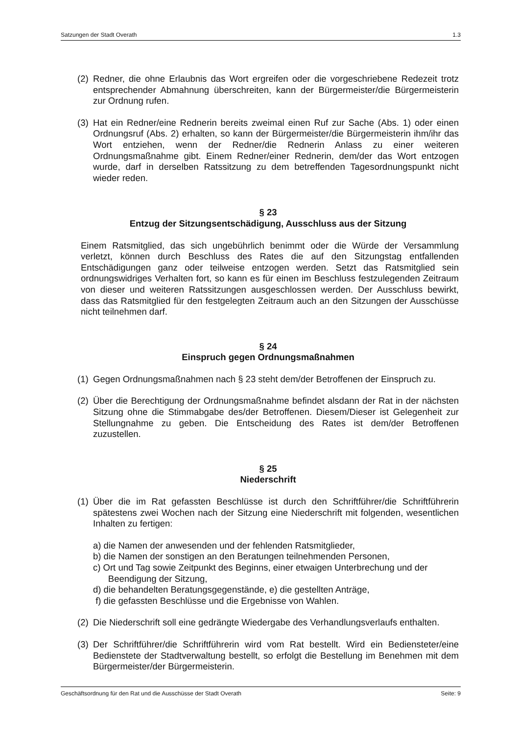Satzungen der Stadt Overath 1.3
(2) Redner, die ohne Erlaubnis das Wort ergreifen oder die vorgeschriebene Redezeit trotz entsprechender Abmahnung überschreiten, kann der Bürgermeister/die Bürgermeisterin zur Ordnung rufen.
(3) Hat ein Redner/eine Rednerin bereits zweimal einen Ruf zur Sache (Abs. 1) oder einen Ordnungsruf (Abs. 2) erhalten, so kann der Bürgermeister/die Bürgermeisterin ihm/ihr das Wort entziehen, wenn der Redner/die Rednerin Anlass zu einer weiteren Ordnungsmaßnahme gibt. Einem Redner/einer Rednerin, dem/der das Wort entzogen wurde, darf in derselben Ratssitzung zu dem betreffenden Tagesordnungspunkt nicht wieder reden.
§ 23
Entzug der Sitzungsentschädigung, Ausschluss aus der Sitzung
Einem Ratsmitglied, das sich ungebührlich benimmt oder die Würde der Versammlung verletzt, können durch Beschluss des Rates die auf den Sitzungstag entfallenden Entschädigungen ganz oder teilweise entzogen werden. Setzt das Ratsmitglied sein ordnungswidriges Verhalten fort, so kann es für einen im Beschluss festzulegenden Zeitraum von dieser und weiteren Ratssitzungen ausgeschlossen werden. Der Ausschluss bewirkt, dass das Ratsmitglied für den festgelegten Zeitraum auch an den Sitzungen der Ausschüsse nicht teilnehmen darf.
§ 24
Einspruch gegen Ordnungsmaßnahmen
(1) Gegen Ordnungsmaßnahmen nach § 23 steht dem/der Betroffenen der Einspruch zu.
(2) Über die Berechtigung der Ordnungsmaßnahme befindet alsdann der Rat in der nächsten Sitzung ohne die Stimmabgabe des/der Betroffenen. Diesem/Dieser ist Gelegenheit zur Stellungnahme zu geben. Die Entscheidung des Rates ist dem/der Betroffenen zuzustellen.
§ 25
Niederschrift
(1) Über die im Rat gefassten Beschlüsse ist durch den Schriftführer/die Schriftführerin spätestens zwei Wochen nach der Sitzung eine Niederschrift mit folgenden, wesentlichen Inhalten zu fertigen:
a) die Namen der anwesenden und der fehlenden Ratsmitglieder,
b) die Namen der sonstigen an den Beratungen teilnehmenden Personen,
c) Ort und Tag sowie Zeitpunkt des Beginns, einer etwaigen Unterbrechung und der
Beendigung der Sitzung,
d) die behandelten Beratungsgegenstände, e) die gestellten Anträge,
f) die gefassten Beschlüsse und die Ergebnisse von Wahlen.
(2) Die Niederschrift soll eine gedrängte Wiedergabe des Verhandlungsverlaufs enthalten.
(3) Der Schriftführer/die Schriftführerin wird vom Rat bestellt. Wird ein Bediensteter/eine Bedienstete der Stadtverwaltung bestellt, so erfolgt die Bestellung im Benehmen mit dem Bürgermeister/der Bürgermeisterin.
Geschäftsordnung für den Rat und die Ausschüsse der Stadt Overath Seite: 9